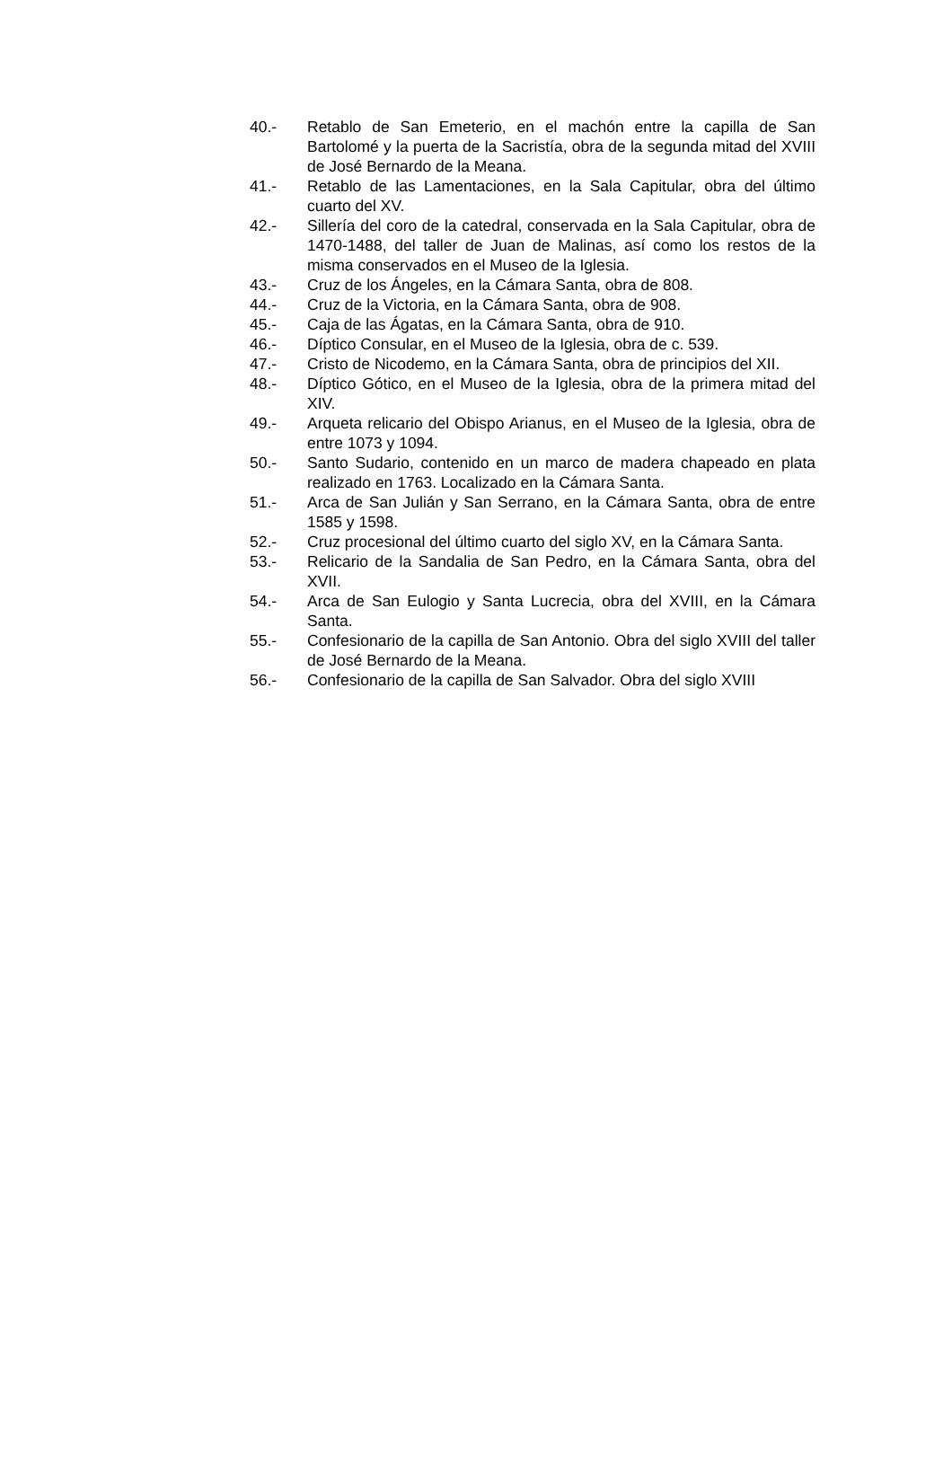40.- Retablo de San Emeterio, en el machón entre la capilla de San Bartolomé y la puerta de la Sacristía, obra de la segunda mitad del XVIII de José Bernardo de la Meana.
41.- Retablo de las Lamentaciones, en la Sala Capitular, obra del último cuarto del XV.
42.- Sillería del coro de la catedral, conservada en la Sala Capitular, obra de 1470-1488, del taller de Juan de Malinas, así como los restos de la misma conservados en el Museo de la Iglesia.
43.- Cruz de los Ángeles, en la Cámara Santa, obra de 808.
44.- Cruz de la Victoria, en la Cámara Santa, obra de 908.
45.- Caja de las Ágatas, en la Cámara Santa, obra de 910.
46.- Díptico Consular, en el Museo de la Iglesia, obra de c. 539.
47.- Cristo de Nicodemo, en la Cámara Santa, obra de principios del XII.
48.- Díptico Gótico, en el Museo de la Iglesia, obra de la primera mitad del XIV.
49.- Arqueta relicario del Obispo Arianus, en el Museo de la Iglesia, obra de entre 1073 y 1094.
50.- Santo Sudario, contenido en un marco de madera chapeado en plata realizado en 1763. Localizado en la Cámara Santa.
51.- Arca de San Julián y San Serrano, en la Cámara Santa, obra de entre 1585 y 1598.
52.- Cruz procesional del último cuarto del siglo XV, en la Cámara Santa.
53.- Relicario de la Sandalia de San Pedro, en la Cámara Santa, obra del XVII.
54.- Arca de San Eulogio y Santa Lucrecia, obra del XVIII, en la Cámara Santa.
55.- Confesionario de la capilla de San Antonio. Obra del siglo XVIII del taller de José Bernardo de la Meana.
56.- Confesionario de la capilla de San Salvador. Obra del siglo XVIII